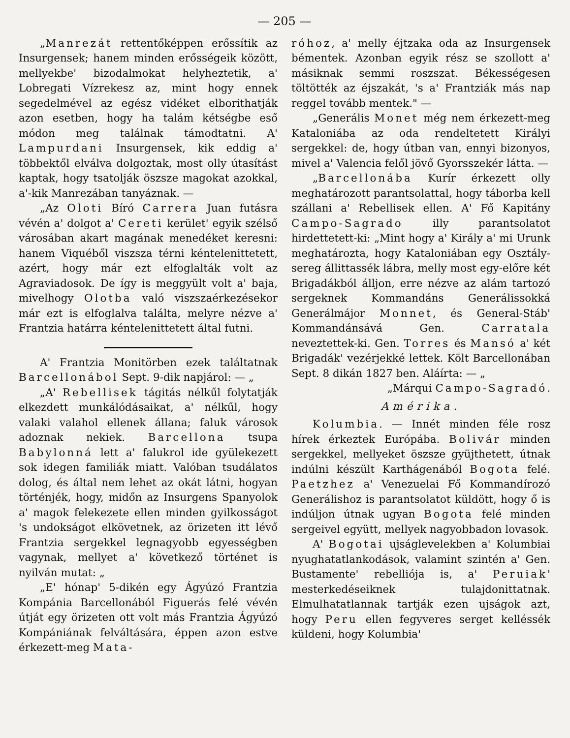— 205 —
„Manrezát rettentőképpen erőssítik az Insurgensek; hanem minden erősségeik között, mellyekbe' bizodalmokat helyheztetik, a' Lobregati Vízrekesz az, mint hogy ennek segedelmével az egész vidéket elborithatják azon esetben, hogy ha talám kétségbe eső módon meg találnak támodtatni. A' Lampurdani Insurgensek, kik eddig a' többektől elválva dolgoztak, most olly útasítást kaptak, hogy tsatolják öszsze magokat azokkal, a'-kik Manrezában tanyáznak. —
„Az Oloti Bíró Carrera Juan futásra vévén a' dolgot a' Cereti kerület' egyik szélső városában akart magának menedéket keresni: hanem Viquéből viszsza térni kéntelenittetett, azért, hogy már ezt elfoglalták volt az Agraviadosok. De így is meggyült volt a' baja, mivelhogy Olotba való viszszaérkezésekor már ezt is elfoglalva találta, melyre nézve a' Frantzia határra kéntelenittetett által futni.
A' Frantzia Monitörben ezek találtatnak Barcellonábol Sept. 9-dik napjárol: — „
„A' Rebellisek tágitás nélkűl folytatják elkezdett munkálódásaikat, a' nélkűl, hogy valaki valahol ellenek állana; faluk városok adoznak nekiek. Barcellona tsupa Babylonná lett a' falukrol ide gyülekezett sok idegen familiák miatt. Valóban tsudálatos dolog, és által nem lehet az okát látni, hogyan történjék, hogy, midőn az Insurgens Spanyolok a' magok felekezete ellen minden gyilkosságot 's undokságot elkövetnek, az örizeten itt lévő Frantzia sergekkel legnagyobb egyességben vagynak, mellyet a' következő történet is nyilván mutat: „
„E' hónap' 5-dikén egy Ágyúzó Frantzia Kompánia Barcellonából Figuerás felé vévén útját egy örizeten ott volt más Frantzia Ágyúzó Kompániának felváltására, éppen azon estve érkezett-meg Mata-
róhoz, a' melly éjtzaka oda az Insurgensek bémentek. Azonban egyik rész se szollott a' másiknak semmi roszszat. Békességesen töltötték az éjszakát, 's a' Frantziák más nap reggel tovább mentek." —
„Generális Monet még nem érkezett-meg Kataloniába az oda rendeltetett Királyi sergekkel: de, hogy útban van, ennyi bizonyos, mivel a' Valencia felől jövő Gyorsszekér látta. —
„Barcellonába Kurír érkezett olly meghatározott parantsolattal, hogy táborba kell szállani a' Rebellisek ellen. A' Fő Kapitány Campo-Sagrado illy parantsolatot hirdettetett-ki: „Mint hogy a' Király a' mi Urunk meghatározta, hogy Kataloniában egy Osztály-sereg állittassék lábra, melly most egy-előre két Brigadákból álljon, erre nézve az alám tartozó sergeknek Kommandáns Generálissokká Generálmájor Monnet, és General-Stáb' Kommandánsává Gen. Carratala neveztettek-ki. Gen. Torres és Mansó a' két Brigadák' vezérjekké lettek. Költ Barcellonában Sept. 8 dikán 1827 ben. Aláírta: — „
„Márqui Campo-Sagradó.
Amérika.
Kolumbia. — Innét minden féle rosz hírek érkeztek Európába. Bolivár minden sergekkel, mellyeket öszsze gyüjthetett, útnak indúlni készült Karthágenából Bogota felé. Paetzhez a' Venezuelai Fő Kommandírozó Generálishoz is parantsolatot küldött, hogy ő is indúljon útnak ugyan Bogota felé minden sergeivel együtt, mellyek nagyobbadon lovasok.
A' Bogotai ujságlevelekben a' Kolumbiai nyughatatlankodások, valamint szintén a' Gen. Bustamente' rebelliója is, a' Peruiak' mesterkedéseiknek tulajdonittatnak. Elmulhatatlannak tartják ezen ujságok azt, hogy Peru ellen fegyveres serget kelléssék küldeni, hogy Kolumbia'